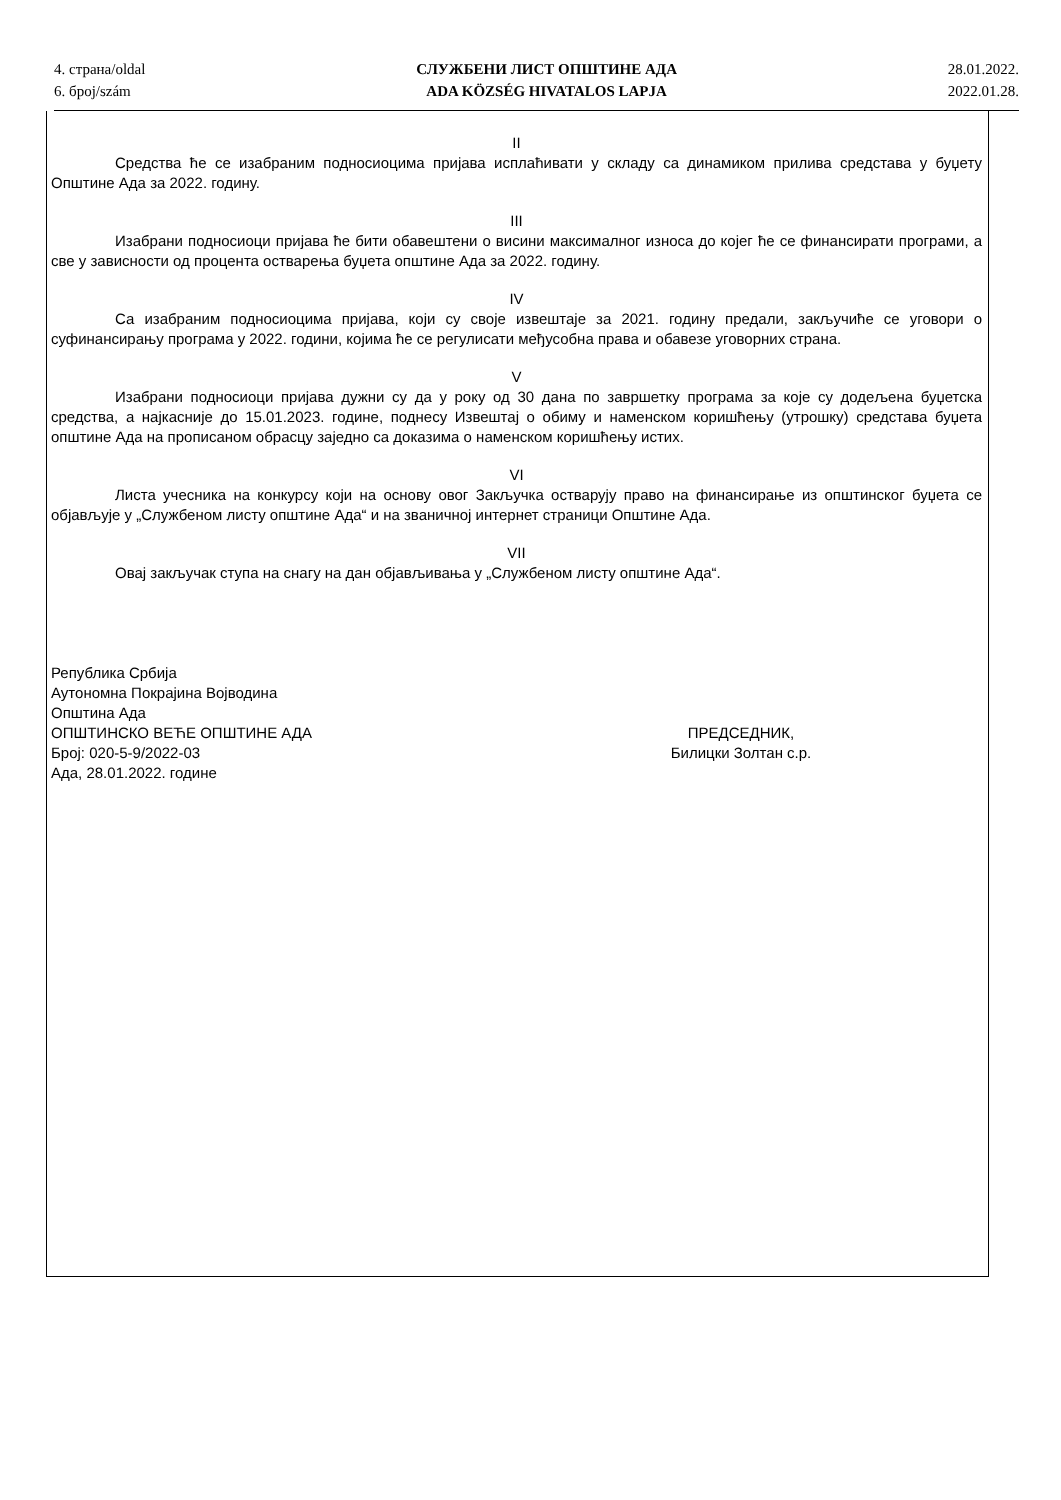4. страна/oldal
6. број/szám
СЛУЖБЕНИ ЛИСТ ОПШТИНЕ АДА
ADA KÖZSÉG HIVATALOS LAPJA
28.01.2022.
2022.01.28.
II
Средства ће се изабраним подносиоцима пријава исплаћивати у складу са динамиком прилива средстава у буџету Општине Ада за 2022. годину.
III
Изабрани подносиоци пријава ће бити обавештени о висини максималног износа до којег ће се финансирати програми, а све у зависности од процента остварења буџета општине Ада за 2022. годину.
IV
Са изабраним подносиоцима пријава, који су своје извештаје за 2021. годину предали, закључиће се уговори о суфинансирању програма у 2022. години, којима ће се регулисати међусобна права и обавезе уговорних страна.
V
Изабрани подносиоци пријава дужни су да у року од 30 дана по завршетку програма за које су додељена буџетска средства, а најкасније до 15.01.2023. године, поднесу Извештај о обиму и наменском коришћењу (утрошку) средстава буџета општине Ада на прописаном обрасцу заједно са доказима о наменском коришћењу истих.
VI
Листа учесника на конкурсу који на основу овог Закључка остварују право на финансирање из општинског буџета се објављује у „Службеном листу општине Ада“ и на званичној интернет страници Општине Ада.
VII
Овај закључак ступа на снагу на дан објављивања у „Службеном листу општине Ада“.
Република Србија
Аутономна Покрајина Војводина
Општина Ада
ОПШТИНСКО ВЕЋЕ ОПШТИНЕ АДА
Број: 020-5-9/2022-03
Ада, 28.01.2022. године
ПРЕДСЕДНИК,
Билицки Золтан с.р.